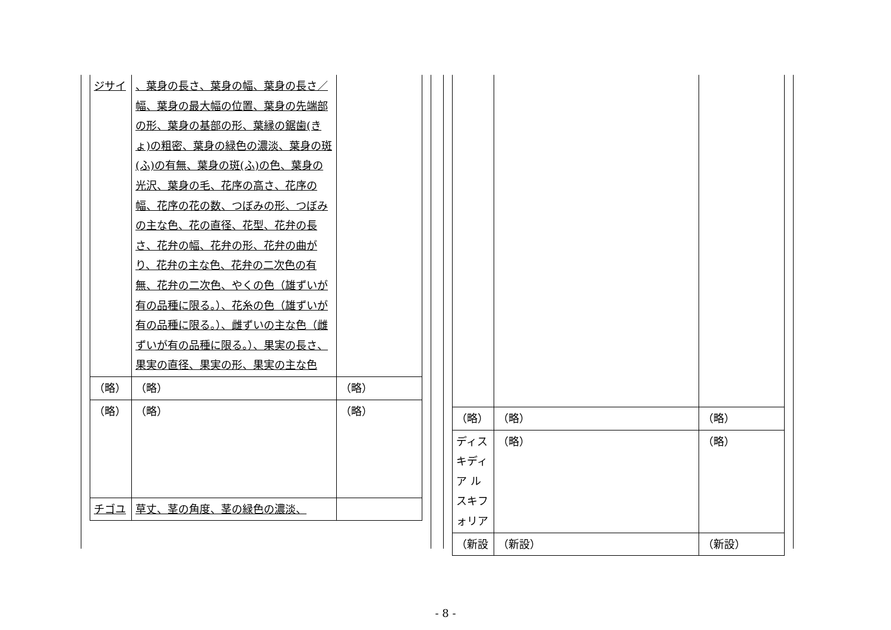| ジサイ | 、葉身の長さ、葉身の幅、葉身の長さ／幅、葉身の最大幅の位置、葉身の先端部の形、葉身の基部の形、葉縁の鋸歯(きょ)の粗密、葉身の緑色の濃淡、葉身の斑(ふ)の有無、葉身の斑(ふ)の色、葉身の光沢、葉身の毛、花序の高さ、花序の幅、花序の花の数、つぼみの形、つぼみの主な色、花の直径、花型、花弁の長さ、花弁の幅、花弁の形、花弁の曲がり、花弁の主な色、花弁の二次色の有無、花弁の二次色、やくの色（雄ずいが有の品種に限る。）、花糸の色（雄ずいが有の品種に限る。）、雌ずいの主な色（雌ずいが有の品種に限る。）、果実の長さ、果実の直径、果実の形、果実の主な色 | |
| （略） | （略） | （略） |
| （略） | （略） | （略） |
| チゴユ | 草丈、茎の角度、茎の緑色の濃淡、 | |
| （略） | （略） | （略） |
| ディスキディア ルスキフォリア | （略） | （略） |
| （新設 | （新設） | （新設） |
- 8 -